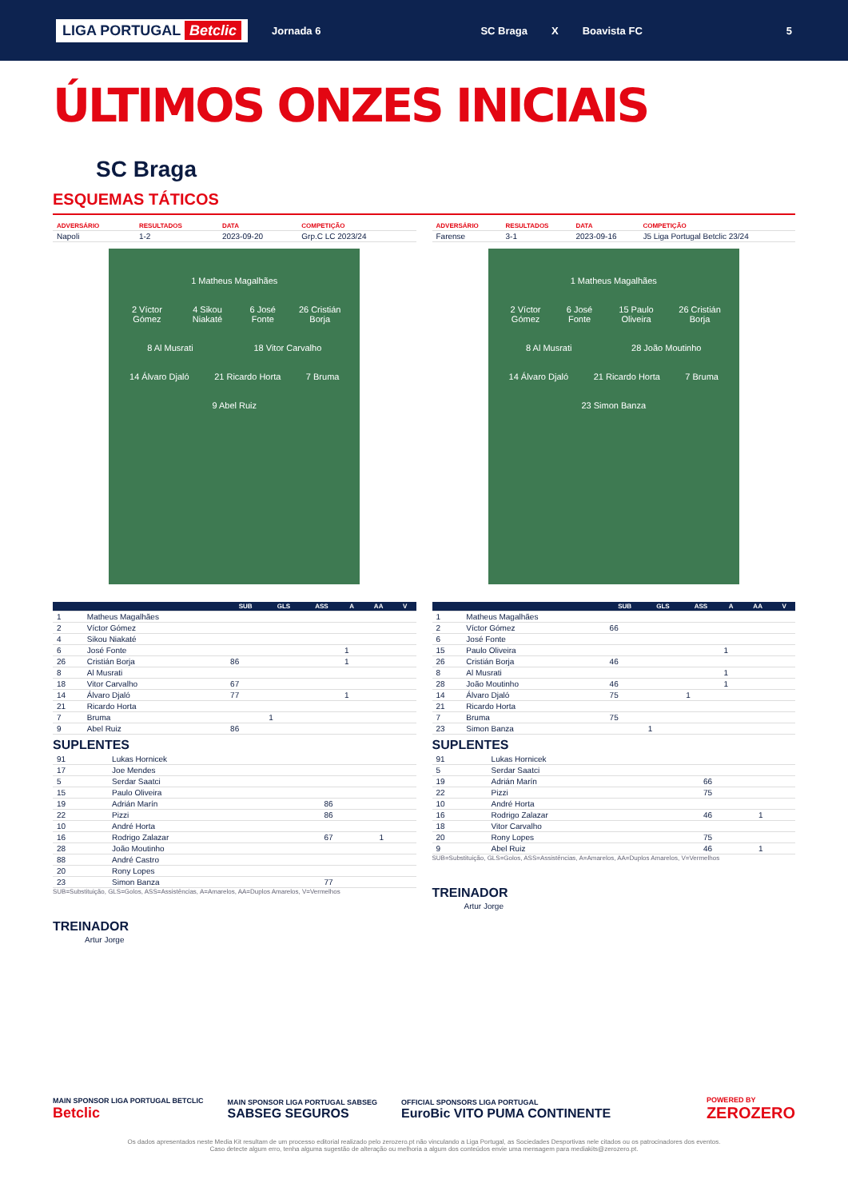LIGA PORTUGAL Betclic Jornada 6 SC Braga X Boavista FC 5
ÚLTIMOS ONZES INICIAIS
SC Braga
ESQUEMAS TÁTICOS
| ADVERSÁRIO | RESULTADOS | DATA | COMPETIÇÃO |
| --- | --- | --- | --- |
| Napoli | 1-2 | 2023-09-20 | Grp.C LC 2023/24 |
1 Matheus Magalhães
2 Víctor Gómez 4 Sikou Niakaté 6 José Fonte 26 Cristián Borja
8 Al Musrati 18 Vitor Carvalho
14 Álvaro Djaló 21 Ricardo Horta 7 Bruma
9 Abel Ruiz
| | | SUB | GLS | ASS | A | AA | V |
| --- | --- | --- | --- | --- | --- | --- | --- |
| 1 | Matheus Magalhães | | | | | | |
| 2 | Víctor Gómez | | | | | | |
| 4 | Sikou Niakaté | | | | | | |
| 6 | José Fonte | | | | 1 | | |
| 26 | Cristián Borja | 86 | | | 1 | | |
| 8 | Al Musrati | | | | | | |
| 18 | Vitor Carvalho | 67 | | | | | |
| 14 | Álvaro Djaló | 77 | | | 1 | | |
| 21 | Ricardo Horta | | | | | | |
| 7 | Bruma | | 1 | | | | |
| 9 | Abel Ruiz | 86 | | | | | |
SUPLENTES
| 91 | Lukas Hornicek | | |
| 17 | Joe Mendes | | |
| 5 | Serdar Saatci | | |
| 15 | Paulo Oliveira | | |
| 19 | Adrián Marín | 86 | |
| 22 | Pizzi | 86 | |
| 10 | André Horta | | |
| 16 | Rodrigo Zalazar | 67 | 1 |
| 28 | João Moutinho | | |
| 88 | André Castro | | |
| 20 | Rony Lopes | | |
| 23 | Simon Banza | 77 | |
SUB=Substituição, GLS=Golos, ASS=Assistências, A=Amarelos, AA=Duplos Amarelos, V=Vermelhos
TREINADOR
Artur Jorge
| ADVERSÁRIO | RESULTADOS | DATA | COMPETIÇÃO |
| --- | --- | --- | --- |
| Farense | 3-1 | 2023-09-16 | J5 Liga Portugal Betclic 23/24 |
1 Matheus Magalhães
2 Víctor Gómez 6 José Fonte 15 Paulo Oliveira 26 Cristián Borja
8 Al Musrati 28 João Moutinho
14 Álvaro Djaló 21 Ricardo Horta 7 Bruma
23 Simon Banza
| | | SUB | GLS | ASS | A | AA | V |
| --- | --- | --- | --- | --- | --- | --- | --- |
| 1 | Matheus Magalhães | | | | | | |
| 2 | Víctor Gómez | 66 | | | | | |
| 6 | José Fonte | | | | | | |
| 15 | Paulo Oliveira | | | | 1 | | |
| 26 | Cristián Borja | 46 | | | | | |
| 8 | Al Musrati | | | | 1 | | |
| 28 | João Moutinho | 46 | | | 1 | | |
| 14 | Álvaro Djaló | 75 | | 1 | | | |
| 21 | Ricardo Horta | | | | | | |
| 7 | Bruma | 75 | | | | | |
| 23 | Simon Banza | | 1 | | | | |
SUPLENTES
| 91 | Lukas Hornicek | | |
| 5 | Serdar Saatci | | |
| 19 | Adrián Marín | 66 | |
| 22 | Pizzi | 75 | |
| 10 | André Horta | | |
| 16 | Rodrigo Zalazar | 46 | 1 |
| 18 | Vitor Carvalho | | |
| 20 | Rony Lopes | 75 | |
| 9 | Abel Ruiz | 46 | 1 |
SUB=Substituição, GLS=Golos, ASS=Assistências, A=Amarelos, AA=Duplos Amarelos, V=Vermelhos
TREINADOR
Artur Jorge
MAIN SPONSOR LIGA PORTUGAL BETCLIC
Betclic MAIN SPONSOR LIGA PORTUGAL SABSEG
SABSEG SEGUROS OFFICIAL SPONSORS LIGA PORTUGAL
EuroBic VITO PUMA CONTINENTE POWERED BY
ZEROZERO
Os dados apresentados neste Media Kit resultam de um processo editorial realizado pelo zerozero.pt não vinculando a Liga Portugal, as Sociedades Desportivas nele citados ou os patrocinadores dos eventos.
Caso detecte algum erro, tenha alguma sugestão de alteração ou melhoria a algum dos conteúdos envie uma mensagem para mediakits@zerozero.pt.